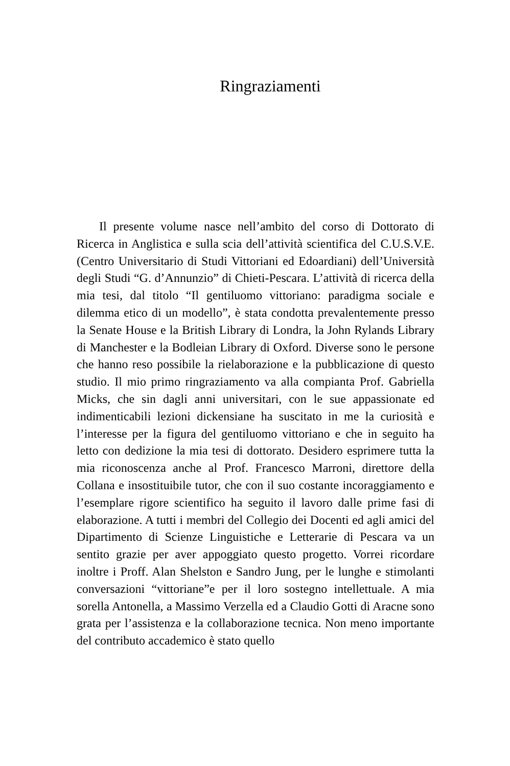Ringraziamenti
Il presente volume nasce nell’ambito del corso di Dottorato di Ricerca in Anglistica e sulla scia dell’attività scientifica del C.U.S.V.E. (Centro Universitario di Studi Vittoriani ed Edoardiani) dell’Università degli Studi “G. d’Annunzio” di Chieti-Pescara. L’attività di ricerca della mia tesi, dal titolo “Il gentiluomo vittoriano: paradigma sociale e dilemma etico di un modello”, è stata condotta prevalentemente presso la Senate House e la British Library di Londra, la John Rylands Library di Manchester e la Bodleian Library di Oxford. Diverse sono le persone che hanno reso possibile la rielaborazione e la pubblicazione di questo studio. Il mio primo ringraziamento va alla compianta Prof. Gabriella Micks, che sin dagli anni universitari, con le sue appassionate ed indimenticabili lezioni dickensiane ha suscitato in me la curiosità e l’interesse per la figura del gentiluomo vittoriano e che in seguito ha letto con dedizione la mia tesi di dottorato. Desidero esprimere tutta la mia riconoscenza anche al Prof. Francesco Marroni, direttore della Collana e insostituibile tutor, che con il suo costante incoraggiamento e l’esemplare rigore scientifico ha seguito il lavoro dalle prime fasi di elaborazione. A tutti i membri del Collegio dei Docenti ed agli amici del Dipartimento di Scienze Linguistiche e Letterarie di Pescara va un sentito grazie per aver appoggiato questo progetto. Vorrei ricordare inoltre i Proff. Alan Shelston e Sandro Jung, per le lunghe e stimolanti conversazioni “vittoriane”e per il loro sostegno intellettuale. A mia sorella Antonella, a Massimo Verzella ed a Claudio Gotti di Aracne sono grata per l’assistenza e la collaborazione tecnica. Non meno importante del contributo accademico è stato quello